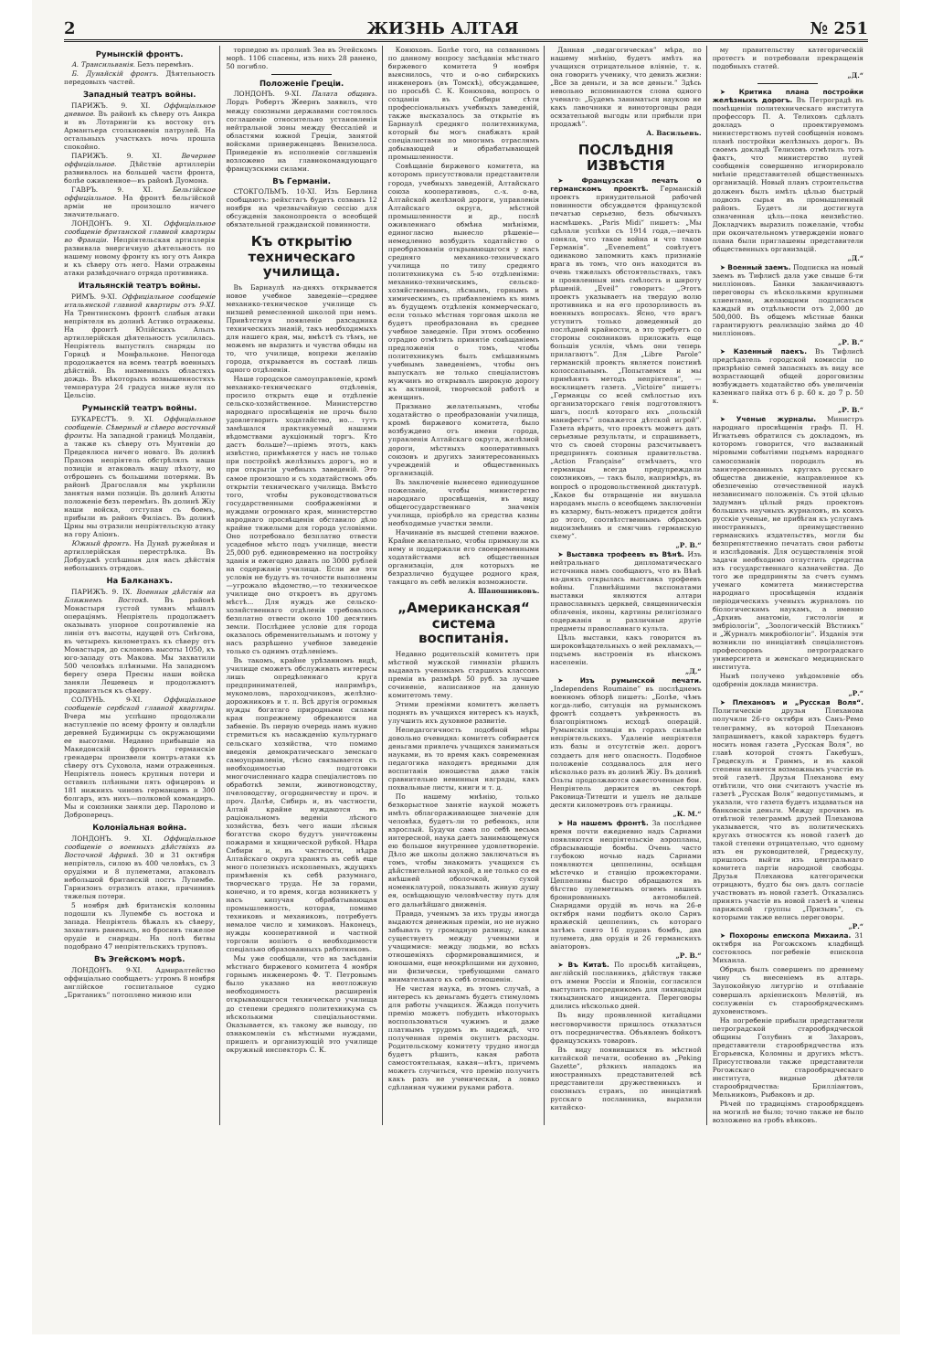2 ЖИЗНЬ АЛТАЯ № 251
Румынскій фронтъ.
А. Трансильванія. Безъ перемѣнъ.
Б. Дунайскій фронтъ. Дѣятельность передовыхъ частей.
Западный театръ войны.
ПАРИЖЪ. 9. XI. Оффиціальное дневное. Въ районѣ къ сѣверу отъ Анкра и въ Лотарингіи къ востоку отъ Армантьера столкновенія патрулей. На остальныхъ участкахъ ночь прошла спокойно.
ПАРИЖЪ. 9. XI. Вечернее оффиціальное. Дѣйствіе артиллеріи развивалось на большей части фронта, болѣе оживленное—въ районѣ Дуомона.
ГАВРЪ. 9. XI. Бельгійское оффиціальное. На фронтѣ бельгійской арміи не произошло ничего значительнаго.
ЛОНДОНЪ. 9. XI. Оффиціальное сообщеніе британской главной квартиры во Франціи. Непріятельская артиллерія развивала энергичную дѣятельность по нашему новому фронту къ югу отъ Анкра и къ сѣверу отъ него. Нами отражены атаки развѣдочнаго отряда противника.
Итальянскій театръ войны.
РИМЪ. 9-XI. Оффиціальное сообщеніе итальянской главной квартиры отъ 9-XI. На Трентинскомъ фронтѣ слабыя атаки непріятеля въ долинѣ Астико отражены. На фронтѣ Юлійскихъ Альпъ артиллерійская дѣятельность усилилась. Непріятель выпустилъ снаряды по Горицѣ и Монфальконе. Непогода продолжается на всемъ театрѣ военныхъ дѣйствій. Въ низменныхъ областяхъ дождь. Въ нѣкоторыхъ возвышенностяхъ температура 24 градуса ниже нуля по Цельсію.
Румынскій театръ войны.
БУКАРЕСТЪ. 9. XI. Оффиціальное сообщеніе. Сѣверный и сѣверо восточный фронты. На западной границѣ Молдавіи, а также къ сѣверу отъ Мунтеніи до Предеялюса ничего новаго. Въ долинѣ Прахова непріятель обстрѣлялъ наши позиціи и атаковалъ нашу пѣхоту, но отброшенъ съ большими потерями. Въ районѣ Драгославля мы укрѣпили занятыя нами позиціи. Въ долинѣ Алюты положеніе безъ перемѣнъ. Въ долинѣ Жіу наши войска, отступая съ боемъ, прибыли въ районъ Филіасъ. Въ долинѣ Црны мы отразили непріятельскую атаку на гору Аліонъ.
Южный фронтъ. На Дунаѣ ружейная и артиллерійская перестрѣлка. Въ Добруджѣ успѣшныя для насъ дѣйствія небольшихъ отрядовъ.
На Балканахъ.
ПАРИЖЪ. 9. IX. Военныя дѣйствія на Ближнемъ Востокѣ. Въ районѣ Монастыря густой туманъ мѣшалъ операціямъ. Непріятель продолжаетъ оказывать упорное сопротивленіе на линіи отъ высоты, идущей отъ Снѣгова, въ четырехъ километрахъ къ сѣверу отъ Монастыря, до склоновъ высоты 1050, къ юго-западу отъ Макова. Мы захватили 500 человѣкъ плѣнными. На западномъ берегу озера Пресны наши войска заняли Лешевецъ и продолжаютъ продвигаться къ сѣверу.
СОЛУНЬ. 9-XI. Оффиціальное сообщеніе сербской главной квартиры. Вчера мы успѣшно продолжали наступленіе по всему фронту и овладѣли деревней Будимирцы съ окружающими ее высотами. Недавно прибывшіе на Македонскій фронтъ германскіе гренадеры произвели контръ-атаки къ сѣверу отъ Суховола, нами отраженныя. Непріятель понесъ крупныя потери и оставилъ плѣнными пять офицеровъ и 181 нижнихъ чиновъ германцевъ и 300 болгаръ, изъ нихъ—полковой командиръ. Мы и союзники заняли дер. Паролово и Доброперецъ.
Колоніальная война.
ЛОНДОНЪ. 9. XI. Оффиціальное сообщеніе о военныхъ дѣйствіяхъ въ Восточной Африкѣ. 30 и 31 октября непріятель, силою въ 400 человѣкъ, съ 3 орудіями и 8 пулеметами, атаковалъ небольшой британскій постъ Лупембе. Гарнизонъ отразилъ атаки, причинивъ тяжелыя потери.
5 ноября двѣ британскія колонны подошли къ Лупембе съ востока и запада. Непріятель бѣжалъ къ сѣверу, захвативъ раненыхъ, но бросивъ тяжелое орудіе и снаряды. На полѣ битвы подобрано 47 непріятельскихъ труповъ.
Въ Эгейскомъ морѣ.
ЛОНДОНЪ. 9-XI. Адмиралтейство оффиціально сообщаетъ: утромъ 8 ноября англійское госпитальное судно „Британикъ“ потоплено миною или
торпедою въ проливѣ Зеа въ Эгейскомъ морѣ. 1106 спасены, изъ нихъ 28 ранено, 50 погибло.
Положеніе Греціи.
ЛОНДОНЪ. 9-XI. Палата общинъ. Лордъ Робертъ Жеернъ заявилъ, что между союзными державами состоялось соглашеніе относительно установленія нейтральной зоны между Ѳессаліей и областями южной Греціи, занятой войсками приверженцевъ Венизелоса. Приведеніе въ исполненіе соглашенія возложено на главнокомандующаго французскими силами.
Въ Германіи.
СТОКГОЛЬМЪ. 10-XI. Изъ Берлина сообщаютъ: рейхстагъ будетъ созванъ 12 ноября на чрезвычайную сессію для обсужденія законопроекта о всеобщей обязательной гражданской повинности.
Къ открытію техническаго училища.
Въ Барнаулѣ на-дняхъ открывается новое учебное заведеніе—среднее механико-техническое училище съ низшей ремесленной школой при немъ. Привѣтствуя появленіе разсадника техническихъ знаній, такъ необходимыхъ для нашего края, мы, вмѣстѣ съ тѣмъ, не можемъ не выразить и чувства обиды на то, что училище, вопреки желанію города, открывается въ составѣ лишь одного отдѣленія.
Наше городское самоуправленіе, кромѣ механико-техническаго отдѣленія, просило открыть еще и отдѣленіе сельско-хозяйственное. Министерство народнаго просвѣщенія не прочь было удовлетворить ходатайство, но... тутъ замѣшался практикуемый нашими вѣдомствами аукціонный торгъ. Кто дастъ больше?—пріемъ этотъ, какъ извѣстно, примѣняется у насъ не только при постройкѣ желѣзныхъ дорогъ, но и при открытіи учебныхъ заведеній. Это самое произошло и съ ходатайствомъ объ открытіи техническаго училища. Вмѣсто того, чтобы руководствоваться государственными соображеніями и нуждами огромнаго края, министерство народнаго просвѣщенія обставило дѣло крайне тяжелыми для города условіями. Оно потребовало безплатно отвести усадебное мѣсто подъ училище, внести 25,000 руб. единовременно на постройку зданія и ежегодно давать по 3000 рублей на содержаніе училища. Если же эти условія не будутъ въ точности выполнены—угрожало вѣдомство,—то техническое училище оно откроетъ въ другомъ мѣстѣ... Для нуждъ же сельско-хозяйственнаго отдѣленія требовалось безплатно отвести около 100 десятинъ земли. Послѣднее условіе для города оказалось обременительнымъ и потому у насъ разрѣшено учебное заведеніе только съ однимъ отдѣленіемъ.
Въ такомъ, крайне урѣзанномъ видѣ, училище сможетъ обслуживать интересы лишь опредѣленнаго круга предпринимателей, напримѣръ, мукомоловъ, пароходчиковъ, желѣзно-дорожниковъ и т. п. Всѣ другія огромныя нужды богатаго природными силами края попрежнему обрекаются на забвеніе. Въ первую очередь намъ нужно стремиться къ насажденію культурнаго сельскаго хозяйства, что помимо введенія демократическаго земскаго самоуправленія, тѣсно связывается съ необходимостью подготовки многочисленнаго кадра спеціалистовъ по обработкѣ земли, животноводству, пчеловодству, огородничеству и проч. и проч. Далѣе, Сибирь и, въ частности, Алтай крайне нуждаются въ раціональномъ веденіи лѣсного хозяйства, безъ чего наши лѣсныя богатства скоро будутъ уничтожены пожарами и хищнической рубкой. Нѣдра Сибири и, въ частности, нѣдра Алтайскаго округа хранятъ въ себѣ еще много полезныхъ ископаемыхъ, ждущихъ примѣненія къ себѣ разумнаго, творческаго труда. Не за горами, конечно, и то время, когда возникнетъ у насъ кипучая обрабатывающая промышленность, которая, помимо техниковъ и механиковъ, потребуетъ немалое число и химиковъ. Наконецъ, нужды кооперативной и частной торговли вопіютъ о необходимости спеціально образованныхъ работниковъ.
Мы уже сообщали, что на засѣданіи мѣстнаго биржевого комитета 4 ноября горнымъ инженеромъ Ф. Т. Петровымъ было указано на неотложную необходимость расширенія открывающагося техническаго училища до степени средняго политехникума съ нѣсколькими спеціальностями. Оказывается, къ такому же выводу, по ознакомленіи съ мѣстными нуждами, пришелъ и организующій это училище окружный инспекторъ С. К.
Конюховъ. Болѣе того, на созванномъ по данному вопросу засѣданіи мѣстнаго биржевого комитета 9 ноября выяснилось, что и о-во сибирскихъ инженеровъ (въ Томскѣ), обсуждавшее, по просьбѣ С. К. Конюхова, вопросъ о созданіи въ Сибири сѣти профессіональныхъ учебныхъ заведеній, также высказалось за открытіе въ Барнаулѣ средняго политехникума, который бы могъ снабжать край спеціалистами по многимъ отраслямъ добывающей и обрабатывающей промышленности.
Совѣщаніе биржевого комитета, на которомъ присутствовали представители города, учебныхъ заведеній, Алтайскаго союза кооперативовъ, с.-х. о-ва, Алтайской желѣзной дороги, управленія Алтайскаго округа, мѣстной промышленности и др., послѣ оживленнаго обмѣна мнѣніями, единогласно вынесло рѣшеніе—немедленно возбудить ходатайство о преобразованіи открывающагося у насъ средняго механико-техническаго училища по типу средняго политехникума съ 5-ю отдѣленіями: механико-техническимъ, сельско-хозяйственнымъ, лѣснымъ, горнымъ и химическимъ, съ прибавленіемъ къ нимъ въ будущемъ отдѣленія коммерческаго, если только мѣстная торговая школа не будетъ преобразована въ среднее учебное заведеніе. При этомъ особенно отрадно отмѣтить принятіе совѣщаніемъ предложенія о томъ, чтобы политехникумъ былъ смѣшаннымъ учебнымъ заведеніемъ, чтобы онъ выпускалъ не только спеціалистовъ мужчинъ но открывалъ широкую дорогу къ активной, творческой работѣ и женщинъ.
Признано желательнымъ, чтобы ходатайство о преобразованіи училища, кромѣ биржевого комитета, было возбуждено отъ имени города, управленія Алтайскаго округа, желѣзной дороги, мѣстныхъ кооперативныхъ союзовъ и другихъ заинтересованныхъ учрежденій и общественныхъ организацій.
Въ заключеніе вынесено единодушное пожеланіе, чтобы министерство народнаго просвѣщенія, въ виду общегосударственнаго значенія училища, пріобрѣло на средства казны необходимые участки земли.
Начинаніе въ высшей степени важное. Крайне желательно, чтобы примкнули къ нему и поддержали его своевременными ходатайствами всѣ общественныя организаціи, для которыхъ не безразлично будущее родного края, таящаго въ себѣ великія возможности.
А. Шапошниковъ.
„Американская“ система воспитанія.
Недавно родительскій комитетъ при мѣстной мужской гимназіи рѣшилъ выдавать ученикамъ старшихъ классовъ преміи въ размѣрѣ 50 руб. за лучшее сочиненіе, написанное на данную комитетомъ тему.
Этими преміями комитетъ желаетъ поднять въ учащихся интересъ къ наукѣ, улучшить ихъ духовное развитіе.
Непедагогичность подобной мѣры довольно очевидна: комитетъ собирается деньгами привлечь учащихся заниматься науками, въ то время какъ современная педагогика находитъ вредными для воспитанія юношества даже такія сравнительно невинныя награды, какъ похвальные листы, книги и т. д.
По нашему мнѣнію, только безкорыстное занятіе наукой можетъ имѣть облагораживающее значеніе для человѣка, будетъ-ли то ребенокъ, или взрослый. Будучи сама по себѣ весьма интересной, наука даетъ занимающемуся ею большое внутреннее удовлетвореніе. Дѣло же школы должно заключаться въ томъ, чтобы знакомить учащихся съ дѣйствительной наукой, а не только со ея внѣшней оболочкой, сухой номенклатурой, показывать живую душу ея, освѣщающую человѣчеству путь для его дальнѣйшаго движенія.
Правда, ученымъ за ихъ труды иногда выдаются денежныя преміи, но не нужно забывать ту громадную разницу, какая существуетъ между учеными и учащимися: между людьми, во всѣхъ отношеніяхъ сформировавшимися, и юношами, еще неокрѣпшими ни духовно, ни физически, требующими самаго внимательнаго къ себѣ отношенія.
Не чистая наука, въ этомъ случаѣ, а интересъ къ деньгамъ будетъ стимуломъ для работы учащихся. Жажда получить премію можетъ побудить нѣкоторыхъ воспользоваться чужимъ и даже платнымъ трудомъ въ надеждѣ, что полученная премія окупитъ расходы. Родительскому комитету трудно иногда будетъ рѣшить, какая работа самостоятельная, какая—нѣтъ, причемъ можетъ случиться, что премію получитъ какъ разъ не ученическая, а ловко сдѣланная чужими руками работа.
Данная „педагогическая“ мѣра, по нашему мнѣнію, будетъ имѣть на учащихся отрицательное вліяніе, т. к. она говоритъ ученику, что девизъ жизни: „Все за деньги, и за все деньги.“ Здѣсь невольно вспоминаются слова одного ученаго: „Будемъ заниматься наукою не какъ лавочники и виноторговцы ради осязательной выгоды или прибыли при продажѣ“.
А. Васильевъ.
ПОСЛѢДНІЯ ИЗВѢСТІЯ
➤ Французская печать о германскомъ проектѣ. Германскій проектъ принудительной рабочей повинности обсуждается французской печатью серьезно, безъ обычныхъ насмѣшекъ. „Paris Midi“ пишетъ: „Мы сдѣлали успѣхи съ 1914 года,—печать поняла, что такое война и что такое Германія“. „Evenement“ совѣтуетъ одинаково запомнить какъ признаніе врага въ томъ, что онъ находится въ очень тяжелыхъ обстоятельствахъ, такъ и проявленныя имъ смѣлость и широту рѣшеній. „Eveil“ говоритъ: „Этотъ проектъ указываетъ на твердую волю противника и на его прозорливость въ военныхъ вопросахъ. Ясно, что врагъ уступитъ только доведенный до послѣдней крайности, а это требуетъ со стороны союзниковъ приложить еще большія усилія, чѣмъ они теперь прилагаютъ“. Для „Libre Parole“ германскій проектъ является поистинѣ колоссальнымъ. „Попытаемся и мы примѣнять методъ непріятеля“, — восклицаетъ газета. „Victoire“ пишетъ: „Германцы со всей смѣлостью ихъ организаторскаго генія подготовляютъ шагъ, послѣ котораго ихъ „польскій манифестъ“ покажется дѣтской игрой“. Газета вѣритъ, что проектъ можетъ дать серьезные результаты, и спрашиваетъ, что съ своей стороны разсчитываетъ предпринять союзныя правительства. „Action Française“ отмѣчаетъ, что германцы всегда предупреждали союзниковъ, — такъ было, напримѣръ, въ вопросѣ о продовольственной диктатурѣ. „Какое бы отвращеніе ни внушала народамъ мысль о всеобщемъ заключеніи въ казарму, быть-можетъ придется дойти до этого, соотвѣтственнымъ образомъ видоизмѣнивъ и смягчивъ германскую схему“.
„Р. В.“
➤ Выставка трофеевъ въ Вѣнѣ. Изъ нейтральнаго дипломатическаго источника намъ сообщаютъ, что въ Вѣнѣ на-дняхъ открылась выставка трофеевъ войны. Главнѣйшими экспонатами выставки являются алтари православныхъ церквей, священническія облаченія, иконы, картины религіознаго содержанія и различные другіе предметы православнаго культа.
Цѣль выставки, какъ говорится въ широковѣщательныхъ о ней рекламахъ,—подъемъ настроенія въ вѣнскомъ населеніи.
„Д.“
➤ Изъ румынской печати. „Independens Roumaine“ въ послѣднемъ военномъ обзорѣ пишетъ: „Болѣе, чѣмъ когда-либо, ситуація на румынскомъ фронтѣ создаетъ увѣренность въ благопріятномъ исходѣ операцій. Румынскія позиціи въ горахъ сильнѣе непріятельскихъ. Удаленіе непріятеля изъ базы и отсутствіе жел. дорогъ создаетъ для него опасность. Подобное положеніе создавалось для него нѣсколько разъ въ долинѣ Жіу. Въ долинѣ Ольты продолжаются ожесточенные бои. Непріятель держится въ секторѣ Раковица-Титешти и ушелъ не дальше десяти километровъ отъ границы.
„К. М.“
➤ На нашемъ фронтѣ. За послѣднее время почти ежедневно надъ Сарнами появляются непріятельскіе аэропланы, сбрасывающіе бомбы. Очень часто глубокою ночью надъ Сарнами появляются цеппелины, освѣщая мѣстечко и станцію прожекторами. Цеппелины быстро обращаются въ бѣгство пулеметнымъ огнемъ нашихъ бронированныхъ автомобилей. Снарядами орудій въ ночь на 26-е октября нами подбитъ около Сарнъ вражескій цеппелинъ, съ котораго затѣмъ снято 16 пудовъ бомбъ, два пулемета, два орудія и 26 германскихъ авіаторовъ.
„Р. В.“
➤ Въ Китаѣ. По просьбѣ китайцевъ, англійскій посланникъ, дѣйствуя также отъ имени Россіи и Японіи, согласился выступить посредникомъ для ликвидаціи тяньцзинскаго инцидента. Переговоры длились нѣсколько дней.
Въ виду проявленной китайцами несговорчивости пришлось отказаться отъ посредничества. Объявленъ бойкотъ французскихъ товаровъ.
Въ виду появившихся въ мѣстной китайской печати, особенно въ „Peking Gazette“, рѣзкихъ нападокъ на иностранныхъ представителей всѣ представители дружественныхъ и союзныхъ странъ, по иниціативѣ русскаго посланника, выразили китайско-
му правительству категорическій протестъ и потребовали прекращенія подобныхъ статей.
„Д.“
➤ Критика плана постройки желѣзныхъ дорогъ. Въ Петроградѣ въ помѣщеніи политехническаго института профессоръ П. А. Телиховъ сдѣлалъ докладъ о проектируемомъ министерствомъ путей сообщенія новомъ планѣ постройки желѣзныхъ дорогъ. Въ своемъ докладѣ Телиховъ отмѣтилъ тотъ фактъ, что министерство путей сообщенія совершенно игнорировало мнѣніе представителей общественныхъ организацій. Новый планъ строительства долженъ былъ имѣть цѣлью быстрый подвозъ сырья въ промышленный районъ. Будетъ ли достигнута означенная цѣль—пока неизвѣстно. Докладчикъ выразилъ пожеланіе, чтобы при окончательномъ утвержденіи новаго плана были приглашены представители общественныхъ организацій.
„Д.“
➤ Военный заемъ. Подписка на новый заемъ въ Тифлисѣ дала уже свыше 6-ти милліоновъ. Банки заканчиваютъ переговоры съ нѣсколькими крупными клиентами, желающими подписаться каждый въ отдѣльности отъ 2,000 до 500,000. Въ общемъ мѣстные банки гарантируютъ реализацію займа до 40 милліоновъ.
„Р. В.“
➤ Казенный паекъ. Въ Тифлисѣ предсѣдатель городской комиссіи по призрѣнію семей запасныхъ въ виду все возрастающей общей дороговизны возбуждаетъ ходатайство объ увеличеніи казеннаго пайка отъ 6 р. 60 к. до 7 р. 50 к.
„Р. В.“
➤ Ученые журналы. Министръ народнаго просвѣщенія графъ П. Н. Игнатьевъ обратился съ докладомъ, въ которомъ говорится, что вызванный міровыми событіями подъемъ народнаго самосознанія породилъ въ заинтересованныхъ кругахъ русскаго общества движеніе, направленное къ обезпеченію отечественной наукѣ независимаго положенія. Съ этой цѣлью задуманъ цѣлый рядъ проектовъ большихъ научныхъ журналовъ, въ коихъ русскіе ученые, не прибѣгая къ услугамъ иностранныхъ, преимущественно германскихъ издательствъ, могли бы безпрепятственно печатать свои работы и изслѣдованія. Для осуществленія этой задачи необходимо отпустить средства изъ государственнаго казначейства. До того же предприняты за счетъ суммъ ученаго комитета министерства народнаго просвѣщенія изданія періодическихъ ученыхъ журналовъ по біологическимъ наукамъ, а именно „Архивъ анатоміи, гистологіи и эмбріологіи“, „Зоологическій Вѣстникъ“ и „Журналъ микробіологіи“. Изданія эти возникли по иниціативѣ спеціалистовъ профессоровъ петроградскаго университета и женскаго медицинскаго института.
Нынѣ получено увѣдомленіе объ одобреніи доклада министра.
„Р.“
➤ Плехановъ и „Русская Воля“. Политическіе друзья Плеханова получили 26-го октября изъ Санъ-Ремо телеграмму, въ которой Плехановъ запрашиваетъ, какой характеръ будетъ носить новая газета „Русская Воля“, во главѣ которой стоятъ Гакебушъ, Гредескулъ и Гриммъ, и въ какой степени является возможнымъ участіе въ этой газетѣ. Друзья Плеханова ему отвѣтили, что они считаютъ участіе въ газетѣ „Русская Воля“ недопустимымъ, и указали, что газета будетъ издаваться на банковскія деньги. Между прочимъ въ отвѣтной телеграммѣ друзей Плеханова указывается, что въ политическихъ кругахъ относятся къ новой газетѣ до такой степени отрицательно, что одному изъ ея руководителей, Гредескулу, пришлось выйти изъ центральнаго комитета партіи народной свободы. Друзья Плеханова категорически отрицаютъ, будто бы онъ далъ согласіе участвовать въ новой газетѣ. Отказались принять участіе въ новой газетѣ и члены парижской группы „Призывъ“, съ которыми также велись переговоры.
„Р.“
➤ Похороны епископа Михаила. 31 октября на Рогожскомъ кладбищѣ состоялось погребеніе епископа Михаила.
Обрядъ былъ совершенъ по древнему чину съ внесеніемъ въ алтарь. Заупокойную литургію и отпѣваніе совершалъ архіепископъ Мелетій, въ сослуженіи съ старообрядческимъ духовенствомъ.
На погребеніе прибыли представители петроградской старообрядческой общины Голубинъ и Захаровъ, представители старообрядчества изъ Егорьевска, Коломны и другихъ мѣстъ. Присутствовали также представители Рогожскаго старообрядческаго института, видные дѣятели старообрядчества: Брилліантовъ, Мельниковъ, Рыбаковъ и др.
Рѣчей по традиціямъ старообрядцевъ на могилѣ не было; точно также не было возложено на гробъ вѣнковъ.